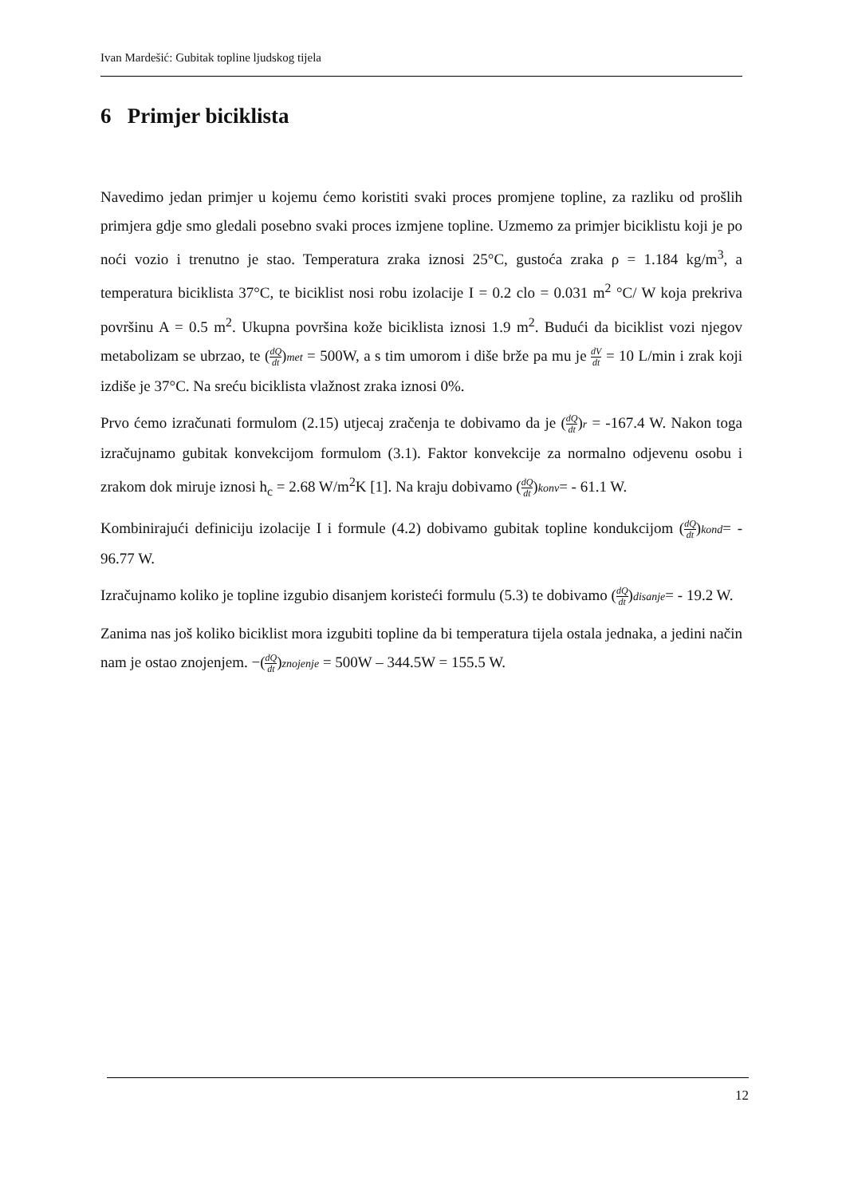Ivan Mardešić: Gubitak topline ljudskog tijela
6 Primjer biciklista
Navedimo jedan primjer u kojemu ćemo koristiti svaki proces promjene topline, za razliku od prošlih primjera gdje smo gledali posebno svaki proces izmjene topline. Uzmemo za primjer biciklistu koji je po noći vozio i trenutno je stao. Temperatura zraka iznosi 25°C, gustoća zraka ρ = 1.184 kg/m<sup>3</sup>, a temperatura biciklista 37°C, te biciklist nosi robu izolacije I = 0.2 clo = 0.031 m<sup>2</sup> °C/ W koja prekriva površinu A = 0.5 m<sup>2</sup>. Ukupna površina kože biciklista iznosi 1.9 m<sup>2</sup>. Budući da biciklist vozi njegov metabolizam se ubrzao, te (dQ dt)met = 500W, a s tim umorom i diše brže pa mu je dV dt = 10 L/min i zrak koji izdiše je 37°C. Na sreću biciklista vlažnost zraka iznosi 0%.
Prvo ćemo izračunati formulom (2.15) utjecaj zračenja te dobivamo da je (dQ dt)r = -167.4 W. Nakon toga izračujnamo gubitak konvekcijom formulom (3.1). Faktor konvekcije za normalno odjevenu osobu i zrakom dok miruje iznosi h<sub>c</sub> = 2.68 W/m<sup>2</sup>K [1]. Na kraju dobivamo (dQ dt)konv= - 61.1 W.
Kombinirajući definiciju izolacije I i formule (4.2) dobivamo gubitak topline kondukcijom (dQ dt)kond= - 96.77 W.
Izračujnamo koliko je topline izgubio disanjem koristeći formulu (5.3) te dobivamo (dQ dt)disanje= - 19.2 W.
Zanima nas još koliko biciklist mora izgubiti topline da bi temperatura tijela ostala jednaka, a jedini način nam je ostao znojenjem. −(dQ dt)znojenje = 500W – 344.5W = 155.5 W.
12